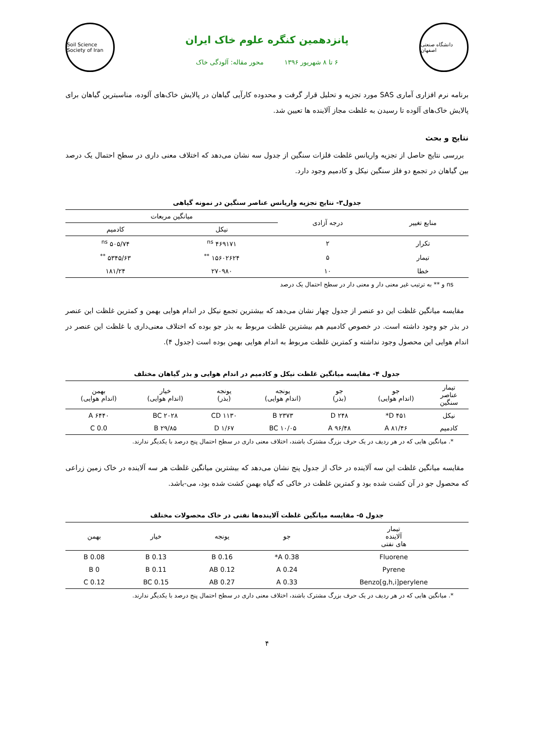دانشگاه صنعتی اصفهان
پانزدهمین کنگره علوم خاک ایران
۶ تا ۸ شهریور ۱۳۹۶ محور مقاله: آلودگی خاک
Soil Science Society of Iran
برنامه نرم افزاری آماری SAS مورد تجزیه و تحلیل قرار گرفت و محدوده کارآیی گیاهان در پالایش خاک‌های آلوده، مناسبترین گیاهان برای پالایش خاک‌های آلوده تا رسیدن به غلظت مجاز آلاینده ها تعیین شد.
نتایج و بحث
بررسی نتایج حاصل از تجزیه واریانس غلظت فلزات سنگین از جدول سه نشان می‌دهد که اختلاف معنی داری در سطح احتمال یک درصد بین گیاهان در تجمع دو فلز سنگین نیکل و کادمیم وجود دارد.
جدول۳- نتایج تجزیه واریانس عناصر سنگین در نمونه گیاهی
| منابع تغییر | درجه آزادی | میانگین مربعات | |
| --- | --- | --- | --- |
| | | نیکل | کادمیم |
| تکرار | ۲ | ۴۶۹۱۷۱ <sup>ns</sup> | ۵۰۵/۷۴ <sup>ns</sup> |
| تیمار | ۵ | ۱۵۶۰۲۶۲۴ <sup>**</sup> | ۵۳۴۵/۶۳ <sup>**</sup> |
| خطا | ۱۰ | ۲۷۰۹۸۰ | ۱۸۱/۲۴ |
ns و ** به ترتیب غیر معنی دار و معنی دار در سطح احتمال یک درصد
مقایسه میانگین غلظت این دو عنصر از جدول چهار نشان می‌دهد که بیشترین تجمع نیکل در اندام هوایی بهمن و کمترین غلظت این عنصر در بذر جو وجود داشته است. در خصوص کادمیم هم بیشترین غلظت مربوط به بذر جو بوده که اختلاف معنی‌داری با غلظت این عنصر در اندام هوایی این محصول وجود نداشته و کمترین غلظت مربوط به اندام هوایی بهمن بوده است (جدول ۴).
جدول ۴- مقایسه میانگین غلظت نیکل و کادمیم در اندام هوایی و بذر گیاهان مختلف
| تیمار عناصر سنگین | جو (اندام هوایی) | جو (بذر) | یونجه (اندام هوایی) | یونجه (بذر) | خیار (اندام هوایی) | بهمن (اندام هوایی) |
| --- | --- | --- | --- | --- | --- | --- |
| نیکل | ۴۵۱ D* | ۲۴۸ D | ۲۳۷۳ B | ۱۱۳۰ CD | ۲۰۲۸ BC | ۶۴۴۰ A |
| کادمیم | ۸۱/۴۶ A | ۹۶/۴۸ A | ۱۰/۰۵ BC | ۱/۶۷ D | ۲۹/۸۵ B | 0.0 C |
*. میانگین هایی که در هر ردیف در یک حرف بزرگ مشترک باشند، اختلاف معنی داری در سطح احتمال پنج درصد با یکدیگر ندارند.
مقایسه میانگین غلظت این سه آلاینده در خاک از جدول پنج نشان می‌دهد که بیشترین میانگین غلظت هر سه آلاینده در خاک زمین زراعی که محصول جو در آن کشت شده بود و کمترین غلظت در خاکی که گیاه بهمن کشت شده بود، می-باشد.
جدول ۵- مقایسه میانگین غلظت آلاینده‌ها نفتی در خاک محصولات مختلف
| تیمار آلاینده های نفتی | جو | یونجه | خیار | بهمن |
| --- | --- | --- | --- | --- |
| Fluorene | 0.38 A* | 0.16 B | 0.13 B | 0.08 B |
| Pyrene | 0.24 A | 0.12 AB | 0.11 B | 0 B |
| Benzo[g,h,i]perylene | 0.33 A | 0.27 AB | 0.15 BC | 0.12 C |
*. میانگین هایی که در هر ردیف در یک حرف بزرگ مشترک باشند، اختلاف معنی داری در سطح احتمال پنج درصد با یکدیگر ندارند.
۴